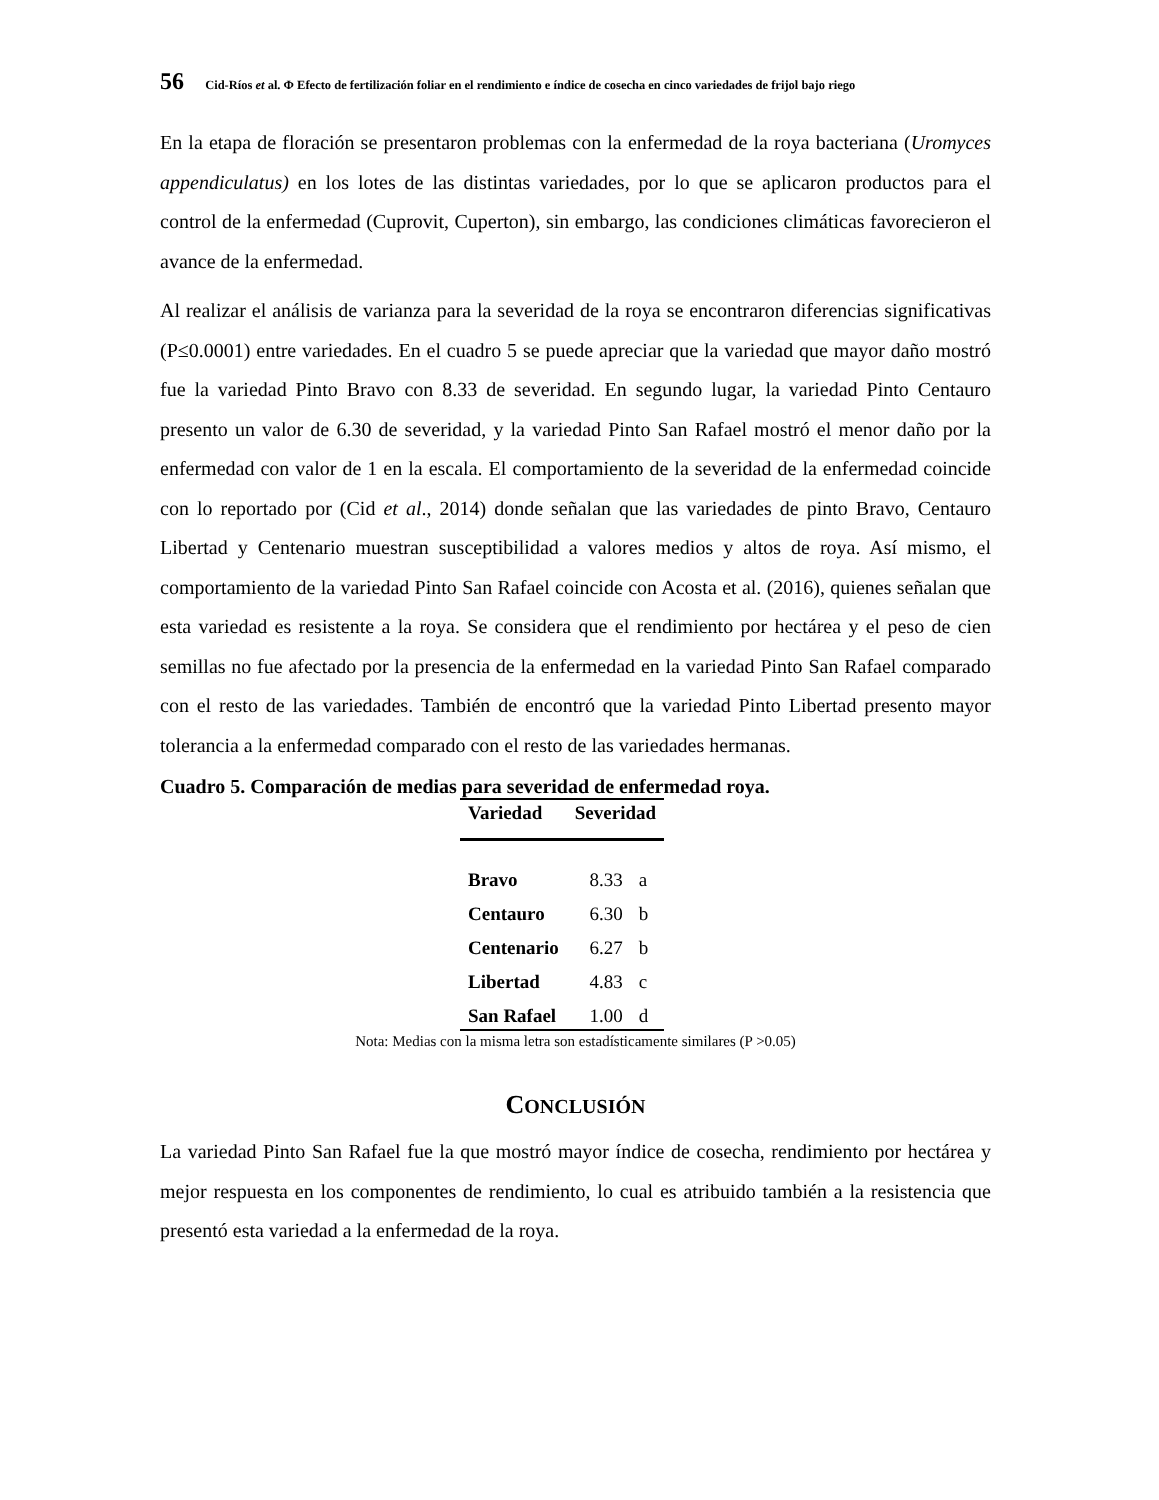56 Cid-Ríos et al. Φ Efecto de fertilización foliar en el rendimiento e índice de cosecha en cinco variedades de frijol bajo riego
En la etapa de floración se presentaron problemas con la enfermedad de la roya bacteriana (Uromyces appendiculatus) en los lotes de las distintas variedades, por lo que se aplicaron productos para el control de la enfermedad (Cuprovit, Cuperton), sin embargo, las condiciones climáticas favorecieron el avance de la enfermedad.
Al realizar el análisis de varianza para la severidad de la roya se encontraron diferencias significativas (P≤0.0001) entre variedades. En el cuadro 5 se puede apreciar que la variedad que mayor daño mostró fue la variedad Pinto Bravo con 8.33 de severidad. En segundo lugar, la variedad Pinto Centauro presento un valor de 6.30 de severidad, y la variedad Pinto San Rafael mostró el menor daño por la enfermedad con valor de 1 en la escala. El comportamiento de la severidad de la enfermedad coincide con lo reportado por (Cid et al., 2014) donde señalan que las variedades de pinto Bravo, Centauro Libertad y Centenario muestran susceptibilidad a valores medios y altos de roya. Así mismo, el comportamiento de la variedad Pinto San Rafael coincide con Acosta et al. (2016), quienes señalan que esta variedad es resistente a la roya. Se considera que el rendimiento por hectárea y el peso de cien semillas no fue afectado por la presencia de la enfermedad en la variedad Pinto San Rafael comparado con el resto de las variedades. También de encontró que la variedad Pinto Libertad presento mayor tolerancia a la enfermedad comparado con el resto de las variedades hermanas.
Cuadro 5. Comparación de medias para severidad de enfermedad roya.
| Variedad | Severidad | |
| --- | --- | --- |
| Bravo | 8.33 | a |
| Centauro | 6.30 | b |
| Centenario | 6.27 | b |
| Libertad | 4.83 | c |
| San Rafael | 1.00 | d |
Nota: Medias con la misma letra son estadísticamente similares (P >0.05)
CONCLUSIÓN
La variedad Pinto San Rafael fue la que mostró mayor índice de cosecha, rendimiento por hectárea y mejor respuesta en los componentes de rendimiento, lo cual es atribuido también a la resistencia que presentó esta variedad a la enfermedad de la roya.